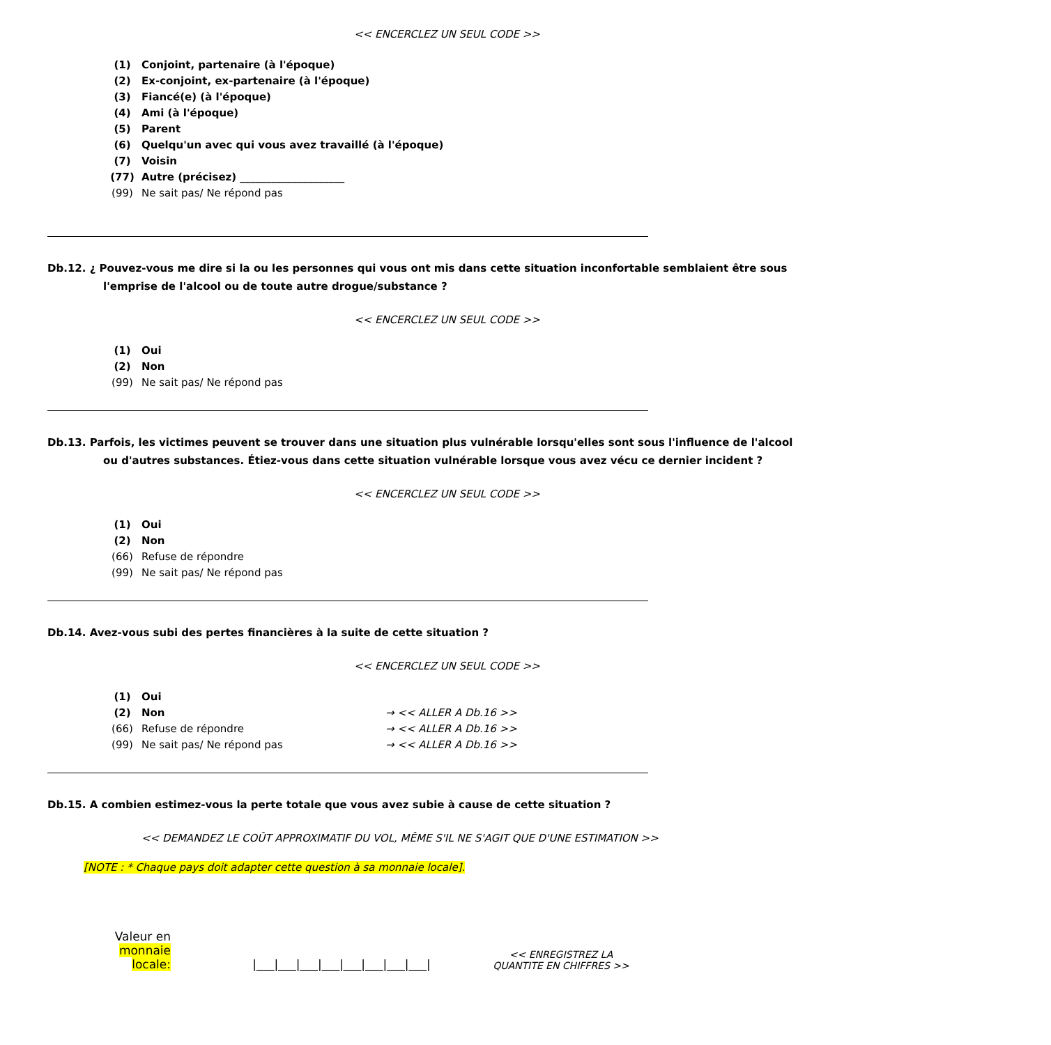<< ENCERCLEZ UN SEUL CODE >>
(1) Conjoint, partenaire (à l'époque)
(2) Ex-conjoint, ex-partenaire (à l'époque)
(3) Fiancé(e) (à l'époque)
(4) Ami (à l'époque)
(5) Parent
(6) Quelqu'un avec qui vous avez travaillé (à l'époque)
(7) Voisin
(77) Autre (précisez) ____________________
(99) Ne sait pas/ Ne répond pas
Db.12. ¿ Pouvez-vous me dire si la ou les personnes qui vous ont mis dans cette situation inconfortable semblaient être sous l'emprise de l'alcool ou de toute autre drogue/substance ?
<< ENCERCLEZ UN SEUL CODE >>
(1) Oui
(2) Non
(99) Ne sait pas/ Ne répond pas
Db.13. Parfois, les victimes peuvent se trouver dans une situation plus vulnérable lorsqu'elles sont sous l'influence de l'alcool ou d'autres substances. Étiez-vous dans cette situation vulnérable lorsque vous avez vécu ce dernier incident ?
<< ENCERCLEZ UN SEUL CODE >>
(1) Oui
(2) Non
(66) Refuse de répondre
(99) Ne sait pas/ Ne répond pas
Db.14. Avez-vous subi des pertes financières à la suite de cette situation ?
<< ENCERCLEZ UN SEUL CODE >>
(1) Oui
(2) Non → << ALLER A Db.16 >>
(66) Refuse de répondre → << ALLER A Db.16 >>
(99) Ne sait pas/ Ne répond pas → << ALLER A Db.16 >>
Db.15. A combien estimez-vous la perte totale que vous avez subie à cause de cette situation ?
<< DEMANDEZ LE COÛT APPROXIMATIF DU VOL, MÊME S'IL NE S'AGIT QUE D'UNE ESTIMATION >>
[NOTE : * Chaque pays doit adapter cette question à sa monnaie locale].
Valeur en
monnaie locale:
|___|___|___|___|___|___|___|___|
<< ENREGISTREZ LA QUANTITE EN CHIFFRES >>